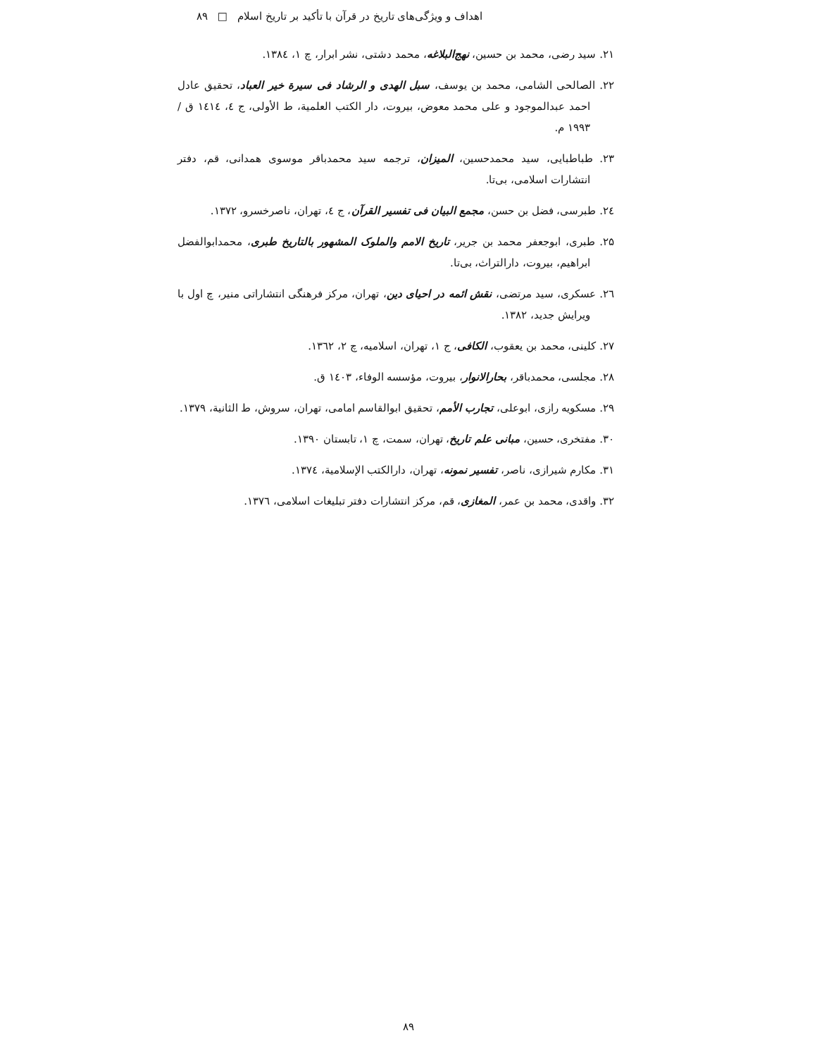اهداف و ویژگی‌های تاریخ در قرآن با تأکید بر تاریخ اسلام □ ۸۹
۲۱. سید رضی، محمد بن حسین، نهج‌البلاغه، محمد دشتی، نشر ابرار، چ ۱، ۱۳۸٤.
۲۲. الصالحی الشامی، محمد بن یوسف، سبل الهدی و الرشاد فی سیرة خیر العباد، تحقیق عادل احمد عبدالموجود و علی محمد معوض، بیروت، دار الکتب العلمیة، ط الأولی، ج ٤، ١٤١٤ ق / ١٩٩٣ م.
۲۳. طباطبایی، سید محمدحسین، المیزان، ترجمه سید محمدباقر موسوی همدانی، قم، دفتر انتشارات اسلامی، بی‌تا.
۲٤. طبرسی، فضل بن حسن، مجمع البیان فی تفسیر القرآن، ج ٤، تهران، ناصرخسرو، ۱۳۷۲.
۲۵. طبری، ابوجعفر محمد بن جریر، تاریخ الامم والملوک المشهور بالتاریخ طبری، محمدابوالفضل ابراهیم، بیروت، دارالتراث، بی‌تا.
۲٦. عسکری، سید مرتضی، نقش ائمه در احیای دین، تهران، مرکز فرهنگی انتشاراتی منیر، چ اول با ویرایش جدید، ۱۳۸۲.
۲۷. کلینی، محمد بن یعقوب، الکافی، ج ۱، تهران، اسلامیه، چ ۲، ۱۳٦۲.
۲۸. مجلسی، محمدباقر، بحارالانوار، بیروت، مؤسسه الوفاء، ١٤٠٣ ق.
۲۹. مسکویه رازی، ابوعلی، تجارب الأمم، تحقیق ابوالقاسم امامی، تهران، سروش، ط الثانیة، ۱۳۷۹.
۳۰. مفتخری، حسین، مبانی علم تاریخ، تهران، سمت، چ ۱، تابستان ۱۳۹۰.
۳۱. مکارم شیرازی، ناصر، تفسیر نمونه، تهران، دارالکتب الإسلامیة، ۱۳۷٤.
۳۲. واقدی، محمد بن عمر، المغازی، قم، مرکز انتشارات دفتر تبلیغات اسلامی، ۱۳۷٦.
۸۹